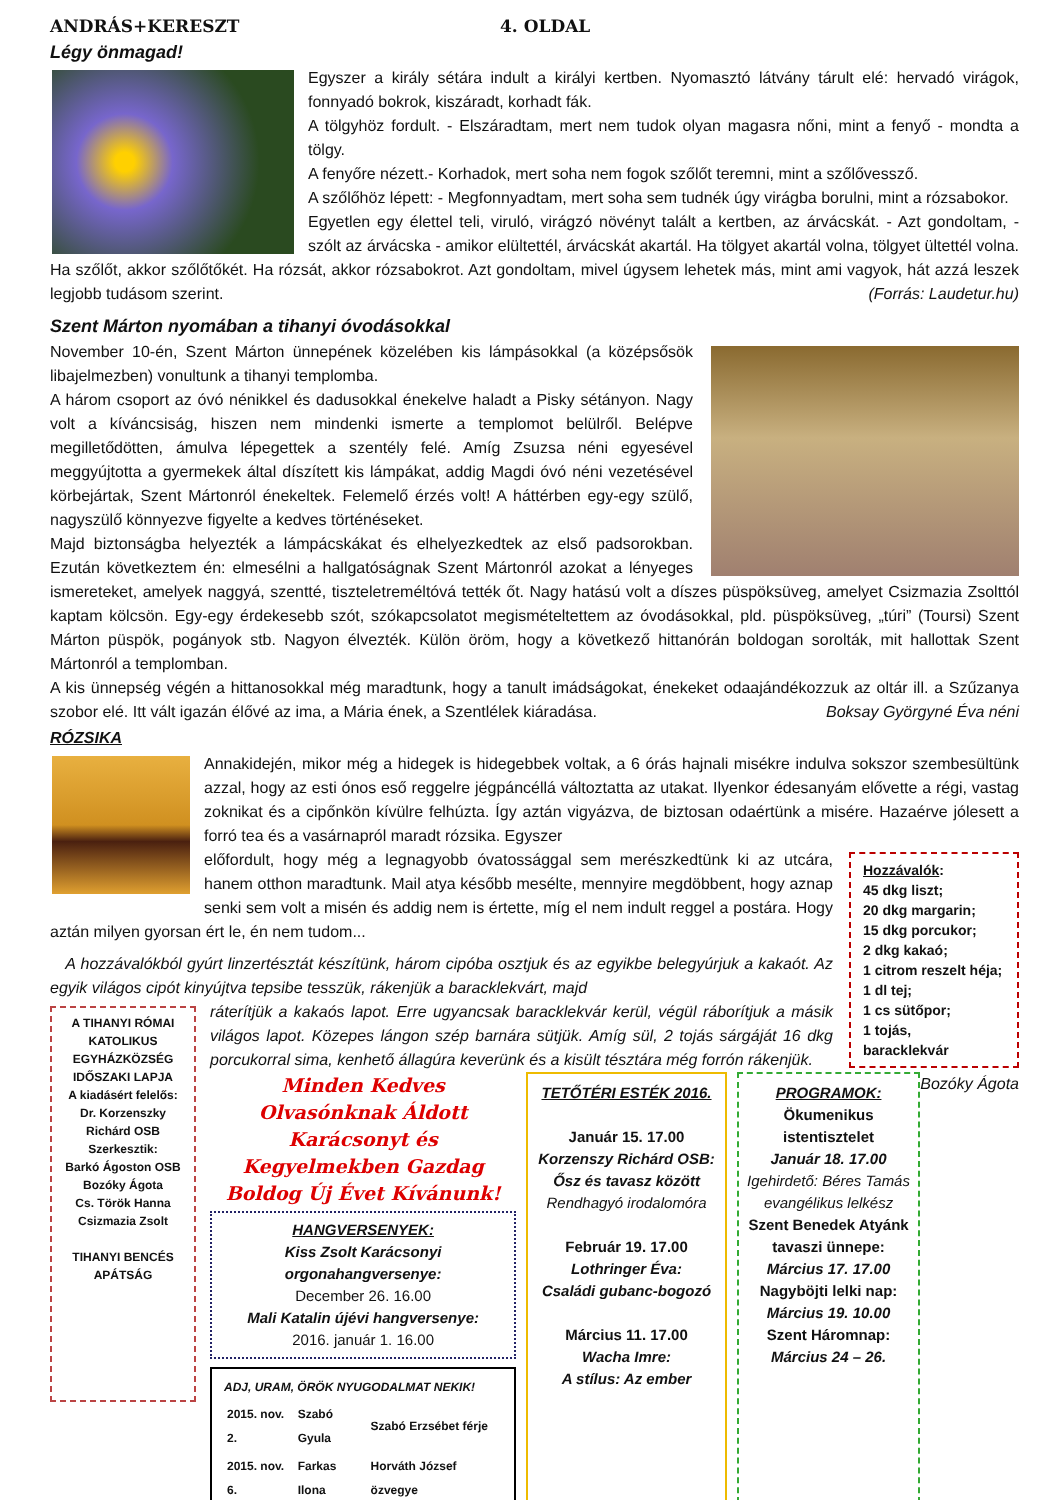ANDRÁS+KERESZT 4. OLDAL
Légy önmagad!
Egyszer a király sétára indult a királyi kertben. Nyomasztó látvány tárult elé: hervadó virágok, fonnyadó bokrok, kiszáradt, korhadt fák.
A tölgyhöz fordult. - Elszáradtam, mert nem tudok olyan magasra nőni, mint a fenyő - mondta a tölgy.
A fenyőre nézett.- Korhadok, mert soha nem fogok szőlőt teremni, mint a szőlővessző.
A szőlőhöz lépett: - Megfonnyadtam, mert soha sem tudnék úgy virágba borulni, mint a rózsabokor.
Egyetlen egy élettel teli, viruló, virágzó növényt talált a kertben, az árvácskát. - Azt gondoltam, - szólt az árvácska - amikor elültettél, árvácskát akartál. Ha tölgyet akartál volna, tölgyet ültettél volna. Ha szőlőt, akkor szőlőtőkét. Ha rózsát, akkor rózsabokrot. Azt gondoltam, mivel úgysem lehetek más, mint ami vagyok, hát azzá leszek legjobb tudásom szerint. (Forrás: Laudetur.hu)
Szent Márton nyomában a tihanyi óvodásokkal
November 10-én, Szent Márton ünnepének közelében kis lámpásokkal (a középsősök libajelmezben) vonultunk a tihanyi templomba.
A három csoport az óvó nénikkel és dadusokkal énekelve haladt a Pisky sétányon. Nagy volt a kíváncsiság, hiszen nem mindenki ismerte a templomot belülről. Belépve megilletődötten, ámulva lépegettek a szentély felé. Amíg Zsuzsa néni egyesével meggyújtotta a gyermekek által díszített kis lámpákat, addig Magdi óvó néni vezetésével körbejártak, Szent Mártonról énekeltek. Felemelő érzés volt! A háttérben egy-egy szülő, nagyszülő könnyezve figyelte a kedves történéseket.
Majd biztonságba helyezték a lámpácskákat és elhelyezkedtek az első padsorokban. Ezután következtem én: elmesélni a hallgatóságnak Szent Mártonról azokat a lényeges ismereteket, amelyek naggyá, szentté, tiszteletreméltóvá tették őt. Nagy hatású volt a díszes püspöksüveg, amelyet Csizmazia Zsolttól kaptam kölcsön. Egy-egy érdekesebb szót, szókapcsolatot megismételtettem az óvodásokkal, pld. püspöksüveg, „túri” (Toursi) Szent Márton püspök, pogányok stb. Nagyon élvezték. Külön öröm, hogy a következő hittanórán boldogan sorolták, mit hallottak Szent Mártonról a templomban.
A kis ünnepség végén a hittanosokkal még maradtunk, hogy a tanult imádságokat, énekeket odaajándékozzuk az oltár ill. a Szűzanya szobor elé. Itt vált igazán élővé az ima, a Mária ének, a Szentlélek kiáradása. Boksay Györgyné Éva néni
RÓZSIKA
Annakidején, mikor még a hidegek is hidegebbek voltak, a 6 órás hajnali misékre indulva sokszor szembesültünk azzal, hogy az esti ónos eső reggelre jégpáncéllá változtatta az utakat. Ilyenkor édesanyám elővette a régi, vastag zoknikat és a cipőnkön kívülre felhúzta. Így aztán vigyázva, de biztosan odaértünk a misére. Hazaérve jólesett a forró tea és a vasárnapról maradt rózsika. Egyszer
Hozzávalók:
45 dkg liszt;
20 dkg margarin;
15 dkg porcukor;
2 dkg kakaó;
1 citrom reszelt héja;
1 dl tej;
1 cs sütőpor;
1 tojás,
baracklekvár
előfordult, hogy még a legnagyobb óvatossággal sem merészkedtünk ki az utcára, hanem otthon maradtunk. Mail atya később mesélte, mennyire megdöbbent, hogy aznap senki sem volt a misén és addig nem is értette, míg el nem indult reggel a postára. Hogy aztán milyen gyorsan ért le, én nem tudom...
A hozzávalókból gyúrt linzertésztát készítünk, három cipóba osztjuk és az egyikbe belegyúrjuk a kakaót. Az egyik világos cipót kinyújtva tepsibe tesszük, rákenjük a baracklekvárt, majd
A TIHANYI RÓMAI KATOLIKUS EGYHÁZKÖZSÉG IDŐSZAKI LAPJA
A kiadásért felelős:
Dr. Korzenszky Richárd OSB
Szerkesztik:
Barkó Ágoston OSB
Bozóky Ágota
Cs. Török Hanna
Csizmazia Zsolt
TIHANYI BENCÉS APÁTSÁG
ráterítjük a kakaós lapot. Erre ugyancsak baracklekvár kerül, végül ráborítjuk a másik világos lapot. Közepes lángon szép barnára sütjük. Amíg sül, 2 tojás sárgáját 16 dkg porcukorral sima, kenhető állagúra keverünk és a kisült tésztára még forrón rákenjük. Bozóky Ágota
Minden Kedves Olvasónknak Áldott Karácsonyt és Kegyelmekben Gazdag Boldog Új Évet Kívánunk!
HANGVERSENYEK:
Kiss Zsolt Karácsonyi orgonahangversenye:
December 26. 16.00
Mali Katalin újévi hangversenye:
2016. január 1. 16.00
ADJ, URAM, ÖRÖK NYUGODALMAT NEKIK!
| 2015. nov. 2. | Szabó Gyula | Szabó Erzsébet férje |
| 2015. nov. 6. | Farkas Ilona | Horváth József özvegye |
TETŐTÉRI ESTÉK 2016.
Január 15. 17.00
Korzenszy Richárd OSB:
Ősz és tavasz között
Rendhagyó irodalomóra
Február 19. 17.00
Lothringer Éva:
Családi gubanc-bogozó
Március 11. 17.00
Wacha Imre:
A stílus: Az ember
PROGRAMOK:
Ökumenikus istentisztelet
Január 18. 17.00
Igehirdető: Béres Tamás evangélikus lelkész
Szent Benedek Atyánk tavaszi ünnepe:
Március 17. 17.00
Nagyböjti lelki nap:
Március 19. 10.00
Szent Háromnap:
Március 24 – 26.